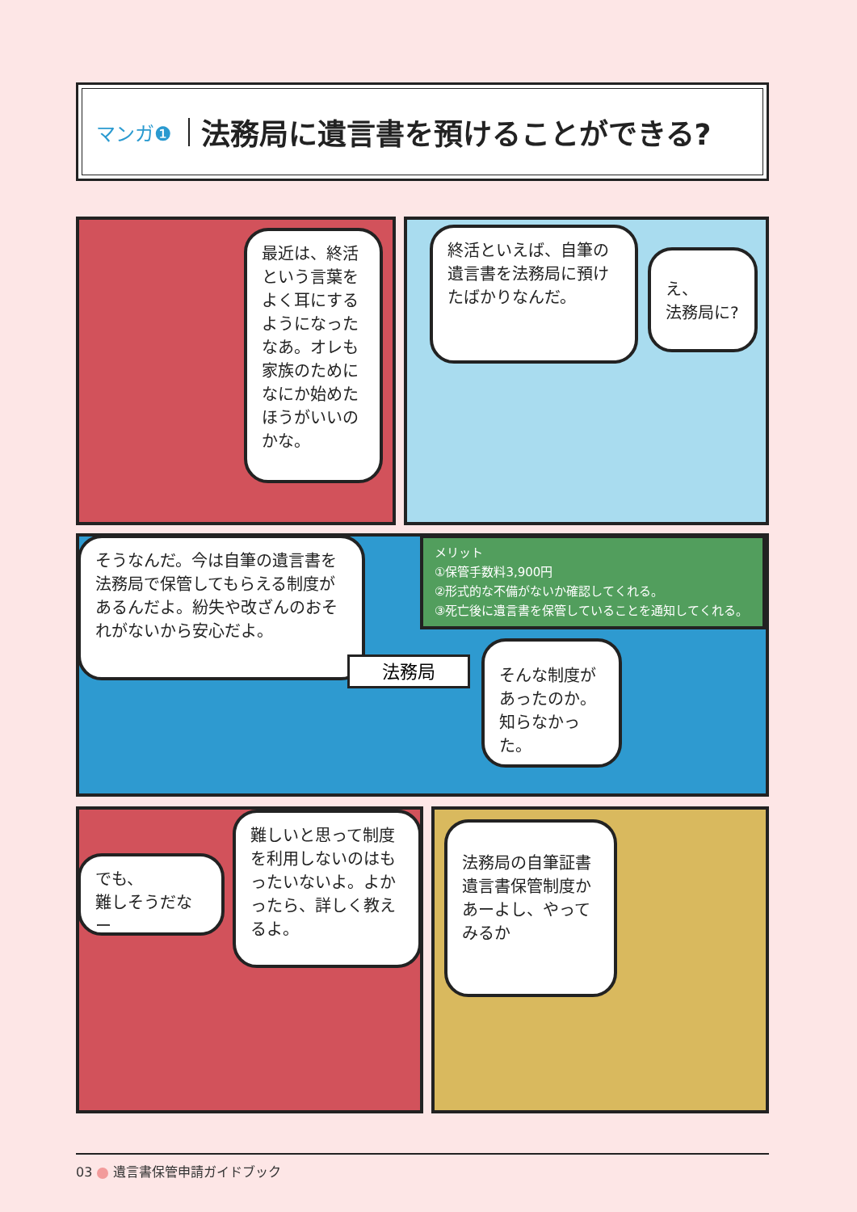マンガ❶ 法務局に遺言書を預けることができる?
最近は、終活という言葉をよく耳にするようになったなあ。オレも家族のためになにか始めたほうがいいのかな。
終活といえば、自筆の遺言書を法務局に預けたばかりなんだ。
え、
法務局に?
そうなんだ。今は自筆の遺言書を法務局で保管してもらえる制度があるんだよ。紛失や改ざんのおそれがないから安心だよ。
メリット
①保管手数料3,900円
②形式的な不備がないか確認してくれる。
③死亡後に遺言書を保管していることを通知してくれる。
法務局
そんな制度があったのか。知らなかった。
でも、
難しそうだなー
難しいと思って制度を利用しないのはもったいないよ。よかったら、詳しく教えるよ。
法務局の自筆証書遺言書保管制度かあーよし、やってみるか
03 遺言書保管申請ガイドブック